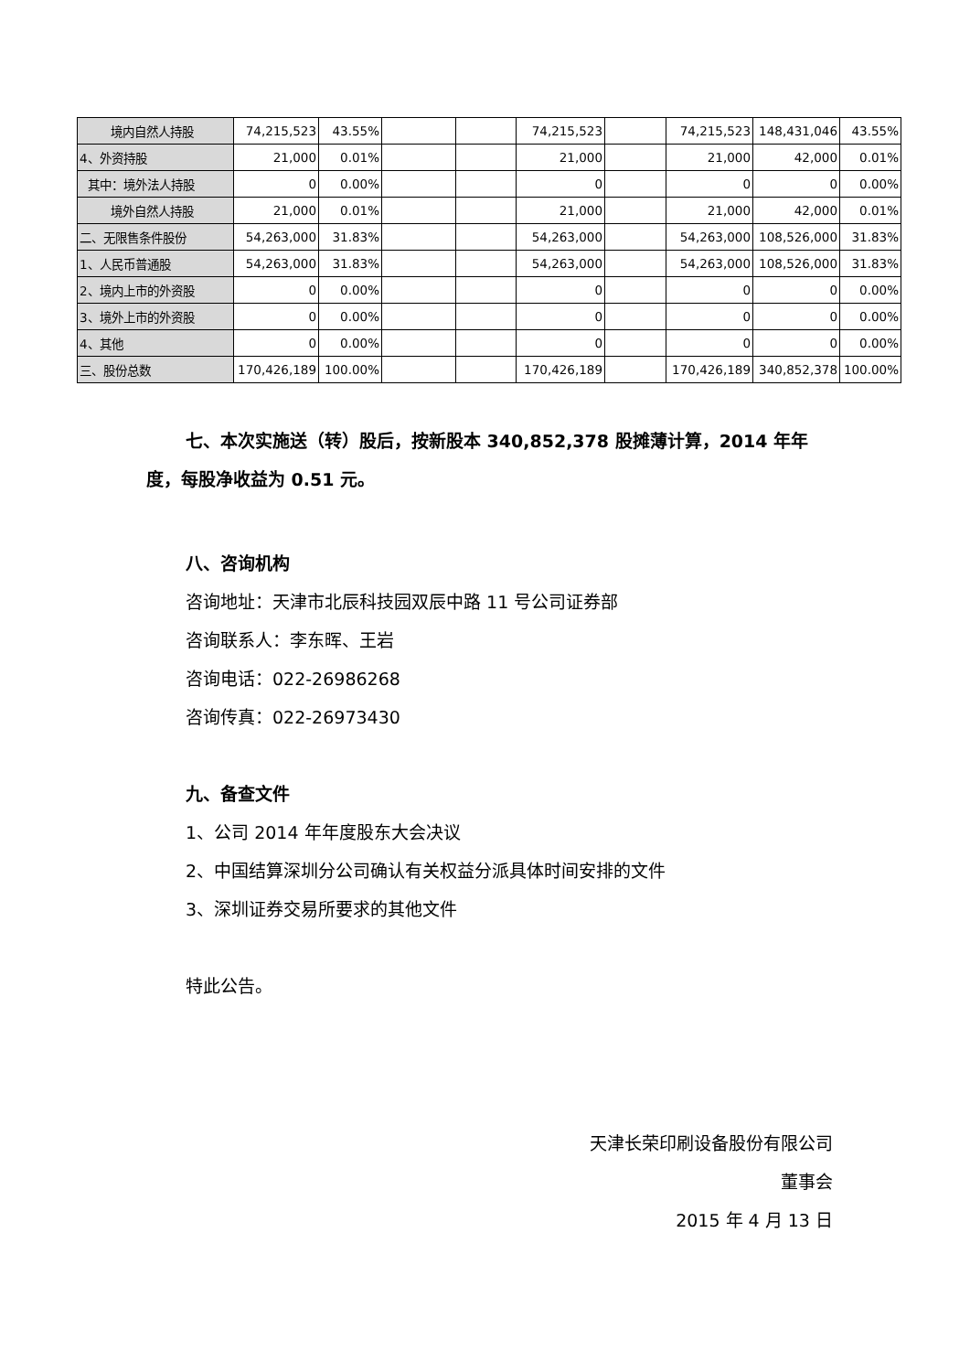| 境内自然人持股 | 74,215,523 | 43.55% | | | 74,215,523 | | 74,215,523 | 148,431,046 | 43.55% |
| 4、外资持股 | 21,000 | 0.01% | | | 21,000 | | 21,000 | 42,000 | 0.01% |
| 其中：境外法人持股 | 0 | 0.00% | | | 0 | | 0 | 0 | 0.00% |
| 境外自然人持股 | 21,000 | 0.01% | | | 21,000 | | 21,000 | 42,000 | 0.01% |
| 二、无限售条件股份 | 54,263,000 | 31.83% | | | 54,263,000 | | 54,263,000 | 108,526,000 | 31.83% |
| 1、人民币普通股 | 54,263,000 | 31.83% | | | 54,263,000 | | 54,263,000 | 108,526,000 | 31.83% |
| 2、境内上市的外资股 | 0 | 0.00% | | | 0 | | 0 | 0 | 0.00% |
| 3、境外上市的外资股 | 0 | 0.00% | | | 0 | | 0 | 0 | 0.00% |
| 4、其他 | 0 | 0.00% | | | 0 | | 0 | 0 | 0.00% |
| 三、股份总数 | 170,426,189 | 100.00% | | | 170,426,189 | | 170,426,189 | 340,852,378 | 100.00% |
七、本次实施送（转）股后，按新股本 340,852,378 股摊薄计算，2014 年年度，每股净收益为 0.51 元。
八、咨询机构
咨询地址：天津市北辰科技园双辰中路 11 号公司证券部
咨询联系人：李东晖、王岩
咨询电话：022-26986268
咨询传真：022-26973430
九、备查文件
1、公司 2014 年年度股东大会决议
2、中国结算深圳分公司确认有关权益分派具体时间安排的文件
3、深圳证券交易所要求的其他文件
特此公告。
天津长荣印刷设备股份有限公司
董事会
2015 年 4 月 13 日